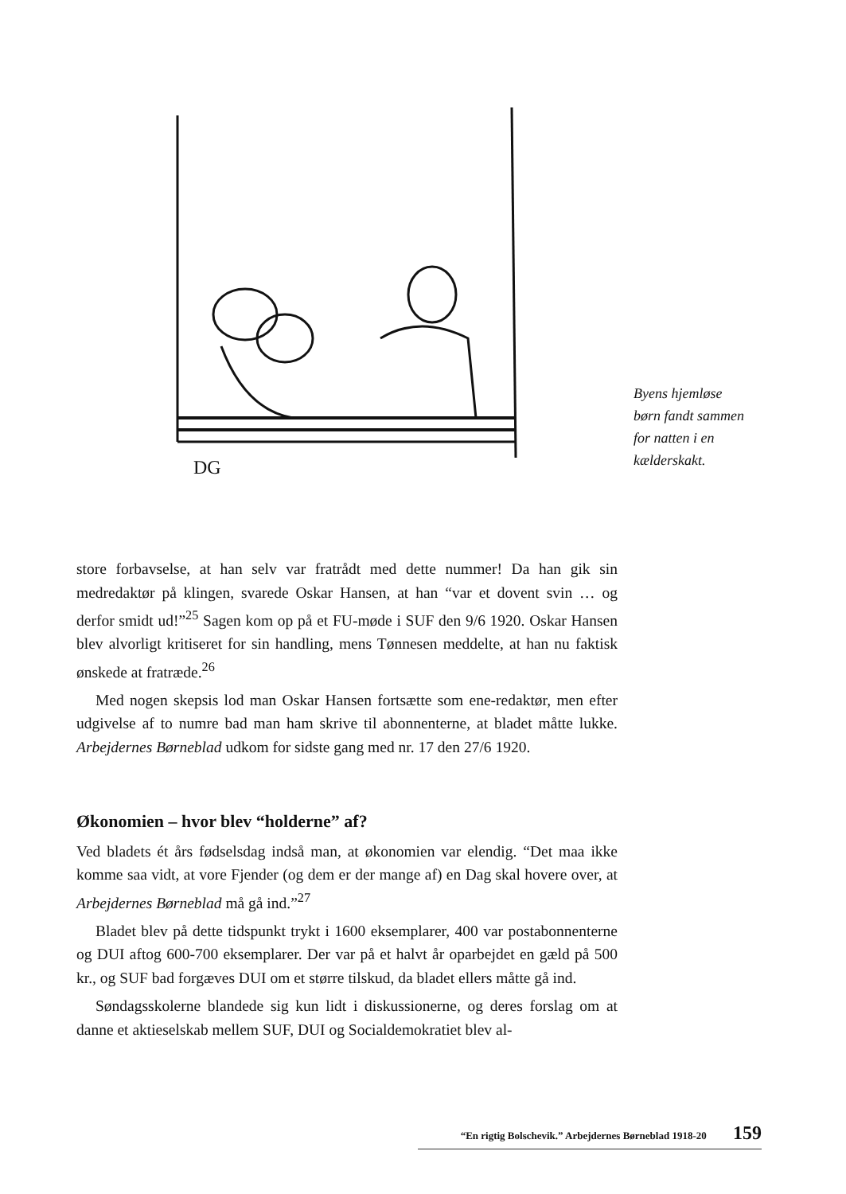DG
Byens hjemløse børn fandt sammen for natten i en kælderskakt.
store forbavselse, at han selv var fratrådt med dette nummer! Da han gik sin medredaktør på klingen, svarede Oskar Hansen, at han “var et dovent svin … og derfor smidt ud!”<sup>25</sup> Sagen kom op på et FU-møde i SUF den 9/6 1920. Oskar Hansen blev alvorligt kritiseret for sin handling, mens Tønnesen meddelte, at han nu faktisk ønskede at fratræde.<sup>26</sup>
Med nogen skepsis lod man Oskar Hansen fortsætte som ene-redaktør, men efter udgivelse af to numre bad man ham skrive til abonnenterne, at bladet måtte lukke. Arbejdernes Børneblad udkom for sidste gang med nr. 17 den 27/6 1920.
Økonomien – hvor blev “holderne” af?
Ved bladets ét års fødselsdag indså man, at økonomien var elendig. “Det maa ikke komme saa vidt, at vore Fjender (og dem er der mange af) en Dag skal hovere over, at Arbejdernes Børneblad må gå ind.”<sup>27</sup>
Bladet blev på dette tidspunkt trykt i 1600 eksemplarer, 400 var postabonnenterne og DUI aftog 600-700 eksemplarer. Der var på et halvt år oparbejdet en gæld på 500 kr., og SUF bad forgæves DUI om et større tilskud, da bladet ellers måtte gå ind.
Søndagsskolerne blandede sig kun lidt i diskussionerne, og deres forslag om at danne et aktieselskab mellem SUF, DUI og Socialdemokratiet blev al-
“En rigtig Bolschevik.” Arbejdernes Børneblad 1918-20 159